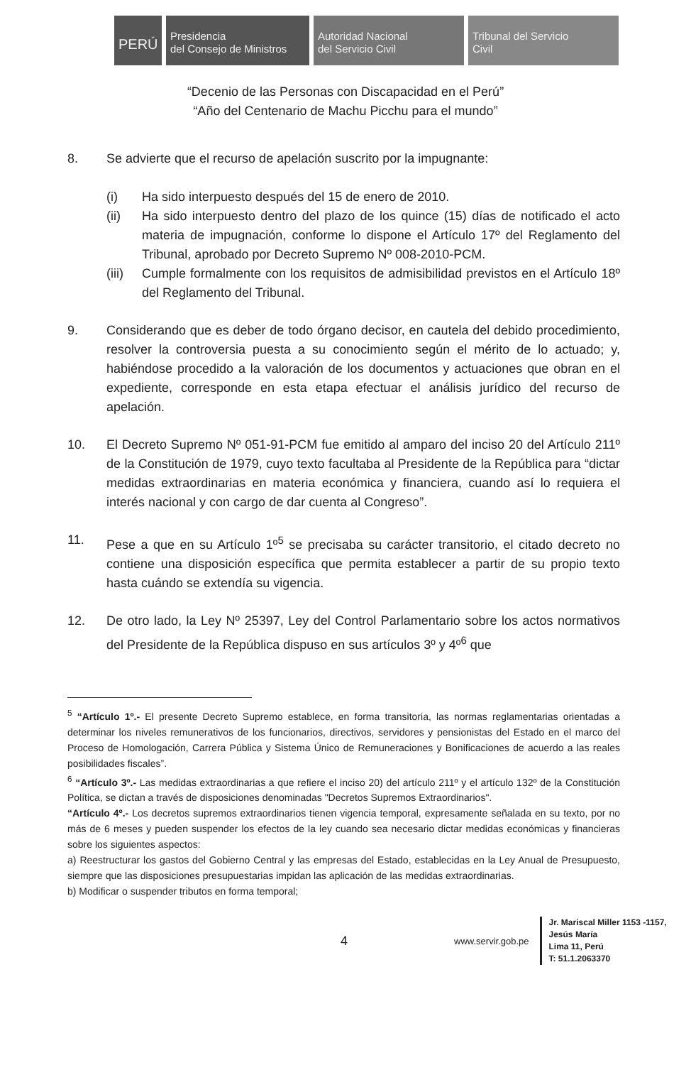PERÚ
Presidencia
del Consejo de Ministros
Autoridad Nacional
del Servicio Civil
Tribunal del Servicio
Civil
“Decenio de las Personas con Discapacidad en el Perú”
“Año del Centenario de Machu Picchu para el mundo”
8. Se advierte que el recurso de apelación suscrito por la impugnante:
(i) Ha sido interpuesto después del 15 de enero de 2010.
(ii) Ha sido interpuesto dentro del plazo de los quince (15) días de notificado el acto materia de impugnación, conforme lo dispone el Artículo 17º del Reglamento del Tribunal, aprobado por Decreto Supremo Nº 008-2010-PCM.
(iii)
Cumple formalmente con los requisitos de admisibilidad previstos en el Artículo 18º del Reglamento del Tribunal.
9. Considerando que es deber de todo órgano decisor, en cautela del debido procedimiento, resolver la controversia puesta a su conocimiento según el mérito de lo actuado; y, habiéndose procedido a la valoración de los documentos y actuaciones que obran en el expediente, corresponde en esta etapa efectuar el análisis jurídico del recurso de apelación.
10. El Decreto Supremo Nº 051-91-PCM fue emitido al amparo del inciso 20 del Artículo 211º de la Constitución de 1979, cuyo texto facultaba al Presidente de la República para “dictar medidas extraordinarias en materia económica y financiera, cuando así lo requiera el interés nacional y con cargo de dar cuenta al Congreso”.
11. Pese a que en su Artículo 1º<sup>5</sup> se precisaba su carácter transitorio, el citado decreto no contiene una disposición específica que permita establecer a partir de su propio texto hasta cuándo se extendía su vigencia.
12. De otro lado, la Ley Nº 25397, Ley del Control Parlamentario sobre los actos normativos del Presidente de la República dispuso en sus artículos 3º y 4º<sup>6</sup> que
<sup>5</sup> “Artículo 1º.- El presente Decreto Supremo establece, en forma transitoria, las normas reglamentarias orientadas a determinar los niveles remunerativos de los funcionarios, directivos, servidores y pensionistas del Estado en el marco del Proceso de Homologación, Carrera Pública y Sistema Único de Remuneraciones y Bonificaciones de acuerdo a las reales posibilidades fiscales”.
<sup>6</sup> “Artículo 3º.- Las medidas extraordinarias a que refiere el inciso 20) del artículo 211º y el artículo 132º de la Constitución Política, se dictan a través de disposiciones denominadas "Decretos Supremos Extraordinarios".
“Artículo 4º.- Los decretos supremos extraordinarios tienen vigencia temporal, expresamente señalada en su texto, por no más de 6 meses y pueden suspender los efectos de la ley cuando sea necesario dictar medidas económicas y financieras sobre los siguientes aspectos:
a) Reestructurar los gastos del Gobierno Central y las empresas del Estado, establecidas en la Ley Anual de Presupuesto, siempre que las disposiciones presupuestarias impidan las aplicación de las medidas extraordinarias.
b) Modificar o suspender tributos en forma temporal;
4 www.servir.gob.pe
Jr. Mariscal Miller 1153 -1157,
Jesús María
Lima 11, Perú
T: 51.1.2063370